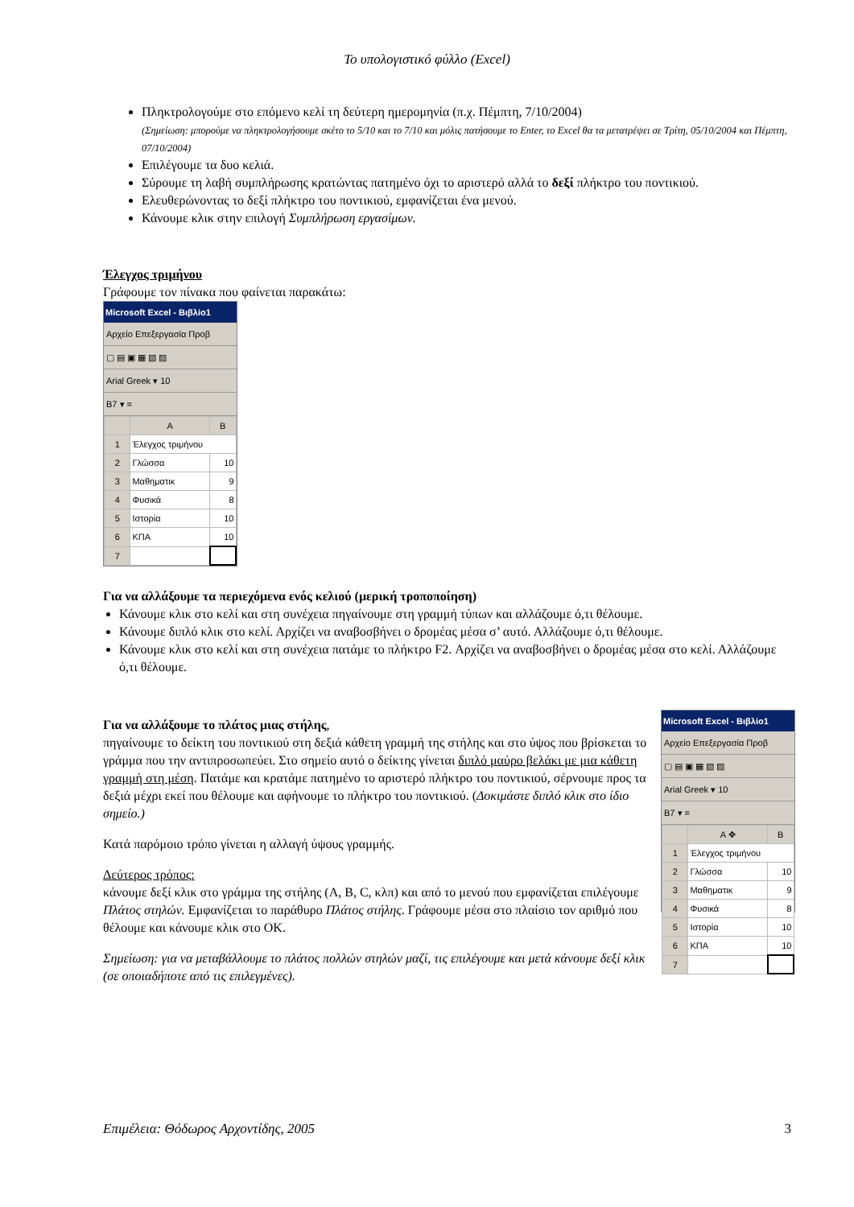Το υπολογιστικό φύλλο (Excel)
Πληκτρολογούμε στο επόμενο κελί τη δεύτερη ημερομηνία (π.χ. Πέμπτη, 7/10/2004)
(Σημείωση: μπορούμε να πληκτρολογήσουμε σκέτο το 5/10 και το 7/10 και μόλις πατήσουμε το Enter, το Excel θα τα μετατρέψει σε Τρίτη, 05/10/2004 και Πέμπτη, 07/10/2004)
Επιλέγουμε τα δυο κελιά.
Σύρουμε τη λαβή συμπλήρωσης κρατώντας πατημένο όχι το αριστερό αλλά το δεξί πλήκτρο του ποντικιού.
Ελευθερώνοντας το δεξί πλήκτρο του ποντικιού, εμφανίζεται ένα μενού.
Κάνουμε κλικ στην επιλογή Συμπλήρωση εργασίμων.
Έλεγχος τριμήνου
Γράφουμε τον πίνακα που φαίνεται παρακάτω:
Microsoft Excel - Βιβλίο1
Αρχείο Επεξεργασία Προβ
▢ ▤ ▣ ▦ ▧ ▨
Arial Greek ▾ 10
B7 ▾ =
| | A | B |
| 1 | Έλεγχος τριμήνου | |
| 2 | Γλώσσα | 10 |
| 3 | Μαθηματικ | 9 |
| 4 | Φυσικά | 8 |
| 5 | Ιστορία | 10 |
| 6 | ΚΠΑ | 10 |
| 7 | | |
Για να αλλάξουμε τα περιεχόμενα ενός κελιού (μερική τροποποίηση)
Κάνουμε κλικ στο κελί και στη συνέχεια πηγαίνουμε στη γραμμή τύπων και αλλάζουμε ό,τι θέλουμε.
Κάνουμε διπλό κλικ στο κελί. Αρχίζει να αναβοσβήνει ο δρομέας μέσα σ’ αυτό. Αλλάζουμε ό,τι θέλουμε.
Κάνουμε κλικ στο κελί και στη συνέχεια πατάμε το πλήκτρο F2. Αρχίζει να αναβοσβήνει ο δρομέας μέσα στο κελί. Αλλάζουμε ό,τι θέλουμε.
Για να αλλάξουμε το πλάτος μιας στήλης,
πηγαίνουμε το δείκτη του ποντικιού στη δεξιά κάθετη γραμμή της στήλης και στο ύψος που βρίσκεται το γράμμα που την αντιπροσωπεύει. Στο σημείο αυτό ο δείκτης γίνεται διπλό μαύρο βελάκι με μια κάθετη γραμμή στη μέση. Πατάμε και κρατάμε πατημένο το αριστερό πλήκτρο του ποντικιού, σέρνουμε προς τα δεξιά μέχρι εκεί που θέλουμε και αφήνουμε το πλήκτρο του ποντικιού. (Δοκιμάστε διπλό κλικ στο ίδιο σημείο.)
Κατά παρόμοιο τρόπο γίνεται η αλλαγή ύψους γραμμής.
Δεύτερος τρόπος:
κάνουμε δεξί κλικ στο γράμμα της στήλης (A, B, C, κλπ) και από το μενού που εμφανίζεται επιλέγουμε Πλάτος στηλών. Εμφανίζεται το παράθυρο Πλάτος στήλης. Γράφουμε μέσα στο πλαίσιο τον αριθμό που θέλουμε και κάνουμε κλικ στο OK.
Σημείωση: για να μεταβάλλουμε το πλάτος πολλών στηλών μαζί, τις επιλέγουμε και μετά κάνουμε δεξί κλικ (σε οποιαδήποτε από τις επιλεγμένες).
Microsoft Excel - Βιβλίο1
Αρχείο Επεξεργασία Προβ
▢ ▤ ▣ ▦ ▧ ▨
Arial Greek ▾ 10
B7 ▾ =
| | A ✥ | B |
| 1 | Έλεγχος τριμήνου | |
| 2 | Γλώσσα | 10 |
| 3 | Μαθηματικ | 9 |
| 4 | Φυσικά | 8 |
| 5 | Ιστορία | 10 |
| 6 | ΚΠΑ | 10 |
| 7 | | |
Επιμέλεια: Θόδωρος Αρχοντίδης, 2005 3